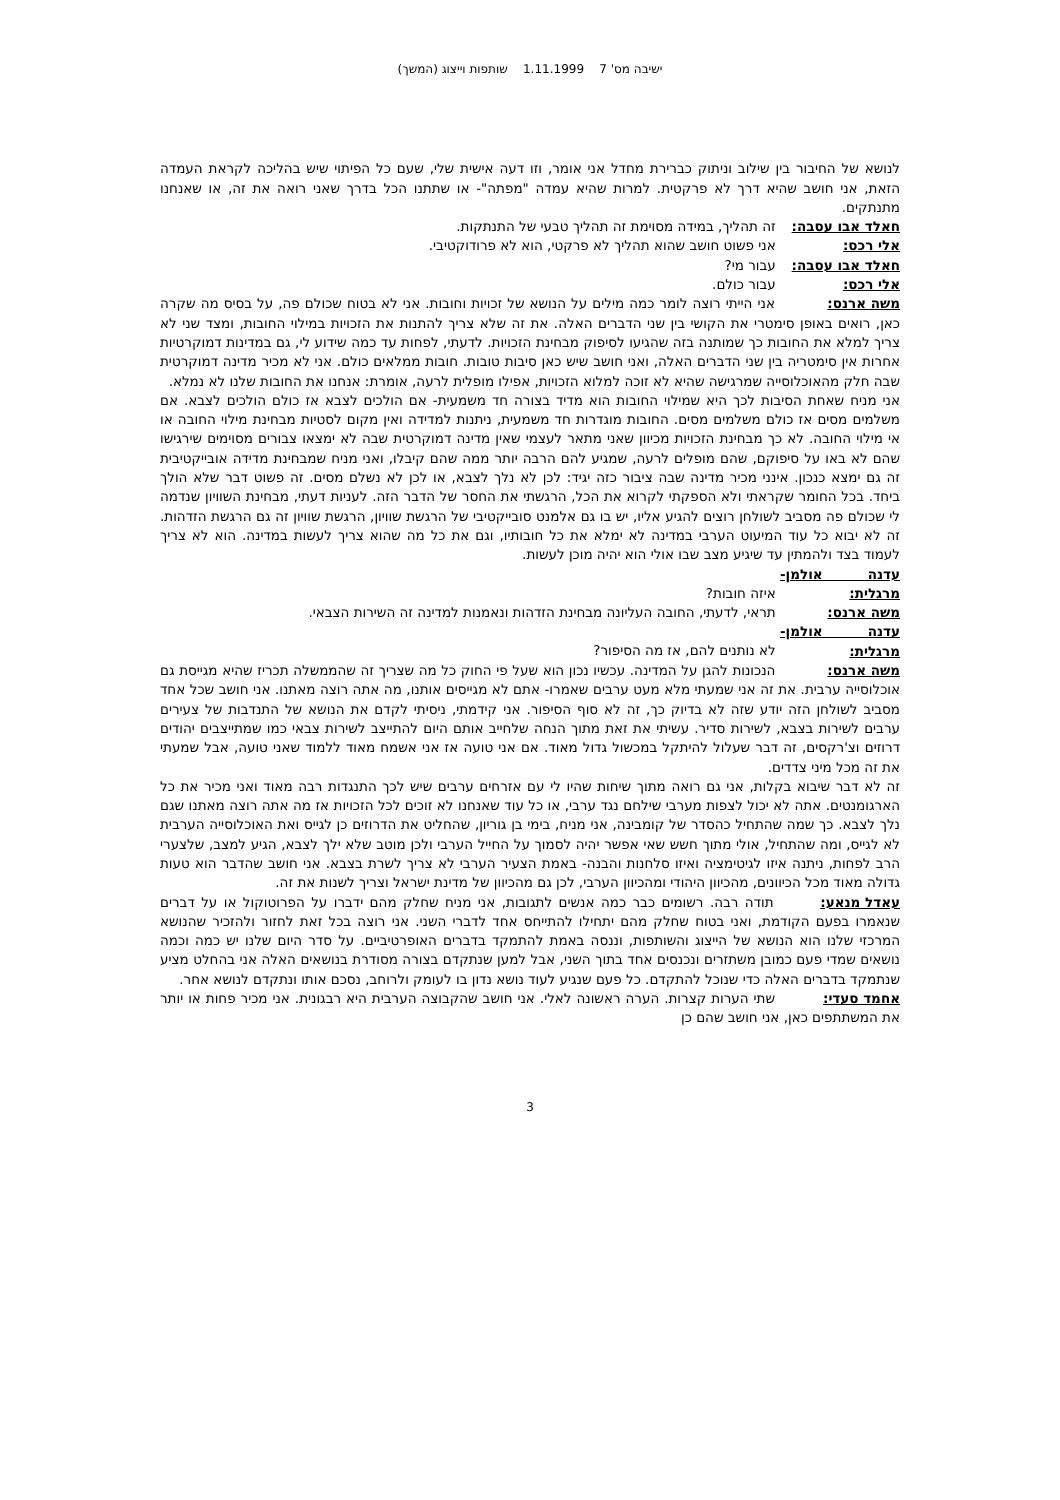ישיבה מס' 7 1.11.1999 שותפות וייצוג (המשך)
לנושא של החיבור בין שילוב וניתוק כברירת מחדל אני אומר, וזו דעה אישית שלי, שעם כל הפיתוי שיש בהליכה לקראת העמדה הזאת, אני חושב שהיא דרך לא פרקטית. למרות שהיא עמדה "מפתה"- או שתתנו הכל בדרך שאני רואה את זה, או שאנחנו מתנתקים.
חאלד אבו עסבה: זה תהליך, במידה מסוימת זה תהליך טבעי של התנתקות.
אלי רכס: אני פשוט חושב שהוא תהליך לא פרקטי, הוא לא פרודוקטיבי.
חאלד אבו עסבה: עבור מי?
אלי רכס: עבור כולם.
משה ארנס: אני הייתי רוצה לומר כמה מילים על הנושא של זכויות וחובות. אני לא בטוח שכולם פה, על בסיס מה שקרה כאן, רואים באופן סימטרי את הקושי בין שני הדברים האלה. את זה שלא צריך להתנות את הזכויות במילוי החובות, ומצד שני לא צריך למלא את החובות כך שמותנה בזה שהגיעו לסיפוק מבחינת הזכויות. לדעתי, לפחות עד כמה שידוע לי, גם במדינות דמוקרטיות אחרות אין סימטריה בין שני הדברים האלה, ואני חושב שיש כאן סיבות טובות. חובות ממלאים כולם. אני לא מכיר מדינה דמוקרטית שבה חלק מהאוכלוסייה שמרגישה שהיא לא זוכה למלוא הזכויות, אפילו מופלית לרעה, אומרת: אנחנו את החובות שלנו לא נמלא.
אני מניח שאחת הסיבות לכך היא שמילוי החובות הוא מדיד בצורה חד משמעית- אם הולכים לצבא אז כולם הולכים לצבא. אם משלמים מסים אז כולם משלמים מסים. החובות מוגדרות חד משמעית, ניתנות למדידה ואין מקום לסטיות מבחינת מילוי החובה או אי מילוי החובה. לא כך מבחינת הזכויות מכיוון שאני מתאר לעצמי שאין מדינה דמוקרטית שבה לא ימצאו צבורים מסוימים שירגישו שהם לא באו על סיפוקם, שהם מופלים לרעה, שמגיע להם הרבה יותר ממה שהם קיבלו, ואני מניח שמבחינת מדידה אובייקטיבית זה גם ימצא כנכון. אינני מכיר מדינה שבה ציבור כזה יגיד: לכן לא נלך לצבא, או לכן לא נשלם מסים. זה פשוט דבר שלא הולך ביחד. בכל החומר שקראתי ולא הספקתי לקרוא את הכל, הרגשתי את החסר של הדבר הזה. לעניות דעתי, מבחינת השוויון שנדמה לי שכולם פה מסביב לשולחן רוצים להגיע אליו, יש בו גם אלמנט סובייקטיבי של הרגשת שוויון, הרגשת שוויון זה גם הרגשת הזדהות. זה לא יבוא כל עוד המיעוט הערבי במדינה לא ימלא את כל חובותיו, וגם את כל מה שהוא צריך לעשות במדינה. הוא לא צריך לעמוד בצד ולהמתין עד שיגיע מצב שבו אולי הוא יהיה מוכן לעשות.
עדנה אולמן-מרגלית: איזה חובות?
משה ארנס: תראי, לדעתי, החובה העליונה מבחינת הזדהות ונאמנות למדינה זה השירות הצבאי.
עדנה אולמן-מרגלית: לא נותנים להם, אז מה הסיפור?
משה ארנס: הנכונות להגן על המדינה. עכשיו נכון הוא שעל פי החוק כל מה שצריך זה שהממשלה תכריז שהיא מגייסת גם אוכלוסייה ערבית. את זה אני שמעתי מלא מעט ערבים שאמרו- אתם לא מגייסים אותנו, מה אתה רוצה מאתנו. אני חושב שכל אחד מסביב לשולחן הזה יודע שזה לא בדיוק כך, זה לא סוף הסיפור. אני קידמתי, ניסיתי לקדם את הנושא של התנדבות של צעירים ערבים לשירות בצבא, לשירות סדיר. עשיתי את זאת מתוך הנחה שלחייב אותם היום להתייצב לשירות צבאי כמו שמתייצבים יהודים דרוזים וצ'רקסים, זה דבר שעלול להיתקל במכשול גדול מאוד. אם אני טועה אז אני אשמח מאוד ללמוד שאני טועה, אבל שמעתי את זה מכל מיני צדדים.
זה לא דבר שיבוא בקלות, אני גם רואה מתוך שיחות שהיו לי עם אזרחים ערבים שיש לכך התנגדות רבה מאוד ואני מכיר את כל הארגומנטים. אתה לא יכול לצפות מערבי שילחם נגד ערבי, או כל עוד שאנחנו לא זוכים לכל הזכויות אז מה אתה רוצה מאתנו שגם נלך לצבא. כך שמה שהתחיל כהסדר של קומבינה, אני מניח, בימי בן גוריון, שהחליט את הדרוזים כן לגייס ואת האוכלוסייה הערבית לא לגייס, ומה שהתחיל, אולי מתוך חשש שאי אפשר יהיה לסמוך על החייל הערבי ולכן מוטב שלא ילך לצבא, הגיע למצב, שלצערי הרב לפחות, ניתנה איזו לגיטימציה ואיזו סלחנות והבנה- באמת הצעיר הערבי לא צריך לשרת בצבא. אני חושב שהדבר הוא טעות גדולה מאוד מכל הכיוונים, מהכיוון היהודי ומהכיוון הערבי, לכן גם מהכיוון של מדינת ישראל וצריך לשנות את זה.
עאדל מנאע: תודה רבה. רשומים כבר כמה אנשים לתגובות, אני מניח שחלק מהם ידברו על הפרוטוקול או על דברים שנאמרו בפעם הקודמת, ואני בטוח שחלק מהם יתחילו להתייחס אחד לדברי השני. אני רוצה בכל זאת לחזור ולהזכיר שהנושא המרכזי שלנו הוא הנושא של הייצוג והשותפות, וננסה באמת להתמקד בדברים האופרטיביים. על סדר היום שלנו יש כמה וכמה נושאים שמדי פעם כמובן משתזרים ונכנסים אחד בתוך השני, אבל למען שנתקדם בצורה מסודרת בנושאים האלה אני בהחלט מציע שנתמקד בדברים האלה כדי שנוכל להתקדם. כל פעם שנגיע לעוד נושא נדון בו לעומק ולרוחב, נסכם אותו ונתקדם לנושא אחר.
אחמד סעדי: שתי הערות קצרות. הערה ראשונה לאלי. אני חושב שהקבוצה הערבית היא רבגונית. אני מכיר פחות או יותר את המשתתפים כאן, אני חושב שהם כן
3